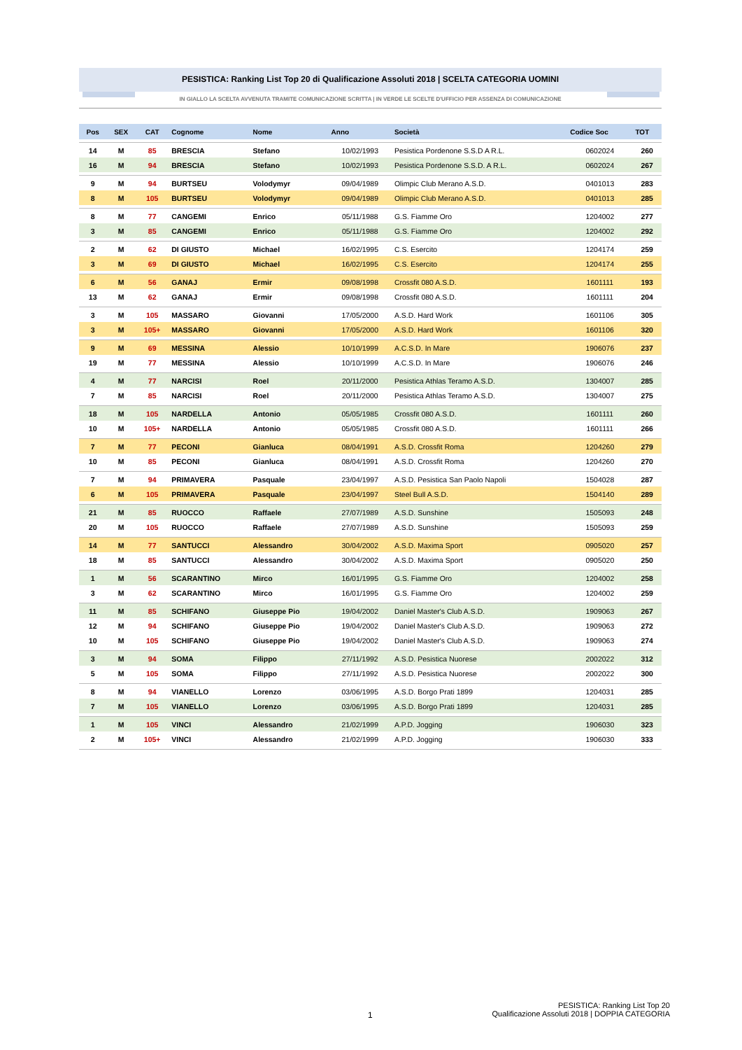PESISTICA: Ranking List Top 20 di Qualificazione Assoluti 2018 | SCELTA CATEGORIA UOMINI
IN GIALLO LA SCELTA AVVENUTA TRAMITE COMUNICAZIONE SCRITTA | IN VERDE LE SCELTE D'UFFICIO PER ASSENZA DI COMUNICAZIONE
| Pos | SEX | CAT | Cognome | Nome | Anno | Società | Codice Soc | TOT |
| --- | --- | --- | --- | --- | --- | --- | --- | --- |
| 14 | M | 85 | BRESCIA | Stefano | 10/02/1993 | Pesistica Pordenone S.S.D A R.L. | 0602024 | 260 |
| 16 | M | 94 | BRESCIA | Stefano | 10/02/1993 | Pesistica Pordenone S.S.D. A R.L. | 0602024 | 267 |
| 9 | M | 94 | BURTSEU | Volodymyr | 09/04/1989 | Olimpic Club Merano A.S.D. | 0401013 | 283 |
| 8 | M | 105 | BURTSEU | Volodymyr | 09/04/1989 | Olimpic Club Merano A.S.D. | 0401013 | 285 |
| 8 | M | 77 | CANGEMI | Enrico | 05/11/1988 | G.S. Fiamme Oro | 1204002 | 277 |
| 3 | M | 85 | CANGEMI | Enrico | 05/11/1988 | G.S. Fiamme Oro | 1204002 | 292 |
| 2 | M | 62 | DI GIUSTO | Michael | 16/02/1995 | C.S. Esercito | 1204174 | 259 |
| 3 | M | 69 | DI GIUSTO | Michael | 16/02/1995 | C.S. Esercito | 1204174 | 255 |
| 6 | M | 56 | GANAJ | Ermir | 09/08/1998 | Crossfit 080 A.S.D. | 1601111 | 193 |
| 13 | M | 62 | GANAJ | Ermir | 09/08/1998 | Crossfit 080 A.S.D. | 1601111 | 204 |
| 3 | M | 105 | MASSARO | Giovanni | 17/05/2000 | A.S.D. Hard Work | 1601106 | 305 |
| 3 | M | 105+ | MASSARO | Giovanni | 17/05/2000 | A.S.D. Hard Work | 1601106 | 320 |
| 9 | M | 69 | MESSINA | Alessio | 10/10/1999 | A.C.S.D. In Mare | 1906076 | 237 |
| 19 | M | 77 | MESSINA | Alessio | 10/10/1999 | A.C.S.D. In Mare | 1906076 | 246 |
| 4 | M | 77 | NARCISI | Roel | 20/11/2000 | Pesistica Athlas Teramo A.S.D. | 1304007 | 285 |
| 7 | M | 85 | NARCISI | Roel | 20/11/2000 | Pesistica Athlas Teramo A.S.D. | 1304007 | 275 |
| 18 | M | 105 | NARDELLA | Antonio | 05/05/1985 | Crossfit 080 A.S.D. | 1601111 | 260 |
| 10 | M | 105+ | NARDELLA | Antonio | 05/05/1985 | Crossfit 080 A.S.D. | 1601111 | 266 |
| 7 | M | 77 | PECONI | Gianluca | 08/04/1991 | A.S.D. Crossfit Roma | 1204260 | 279 |
| 10 | M | 85 | PECONI | Gianluca | 08/04/1991 | A.S.D. Crossfit Roma | 1204260 | 270 |
| 7 | M | 94 | PRIMAVERA | Pasquale | 23/04/1997 | A.S.D. Pesistica San Paolo Napoli | 1504028 | 287 |
| 6 | M | 105 | PRIMAVERA | Pasquale | 23/04/1997 | Steel Bull A.S.D. | 1504140 | 289 |
| 21 | M | 85 | RUOCCO | Raffaele | 27/07/1989 | A.S.D. Sunshine | 1505093 | 248 |
| 20 | M | 105 | RUOCCO | Raffaele | 27/07/1989 | A.S.D. Sunshine | 1505093 | 259 |
| 14 | M | 77 | SANTUCCI | Alessandro | 30/04/2002 | A.S.D. Maxima Sport | 0905020 | 257 |
| 18 | M | 85 | SANTUCCI | Alessandro | 30/04/2002 | A.S.D. Maxima Sport | 0905020 | 250 |
| 1 | M | 56 | SCARANTINO | Mirco | 16/01/1995 | G.S. Fiamme Oro | 1204002 | 258 |
| 3 | M | 62 | SCARANTINO | Mirco | 16/01/1995 | G.S. Fiamme Oro | 1204002 | 259 |
| 11 | M | 85 | SCHIFANO | Giuseppe Pio | 19/04/2002 | Daniel Master's Club A.S.D. | 1909063 | 267 |
| 12 | M | 94 | SCHIFANO | Giuseppe Pio | 19/04/2002 | Daniel Master's Club A.S.D. | 1909063 | 272 |
| 10 | M | 105 | SCHIFANO | Giuseppe Pio | 19/04/2002 | Daniel Master's Club A.S.D. | 1909063 | 274 |
| 3 | M | 94 | SOMA | Filippo | 27/11/1992 | A.S.D. Pesistica Nuorese | 2002022 | 312 |
| 5 | M | 105 | SOMA | Filippo | 27/11/1992 | A.S.D. Pesistica Nuorese | 2002022 | 300 |
| 8 | M | 94 | VIANELLO | Lorenzo | 03/06/1995 | A.S.D. Borgo Prati 1899 | 1204031 | 285 |
| 7 | M | 105 | VIANELLO | Lorenzo | 03/06/1995 | A.S.D. Borgo Prati 1899 | 1204031 | 285 |
| 1 | M | 105 | VINCI | Alessandro | 21/02/1999 | A.P.D. Jogging | 1906030 | 323 |
| 2 | M | 105+ | VINCI | Alessandro | 21/02/1999 | A.P.D. Jogging | 1906030 | 333 |
1
PESISTICA: Ranking List Top 20
Qualificazione Assoluti 2018 | DOPPIA CATEGORIA